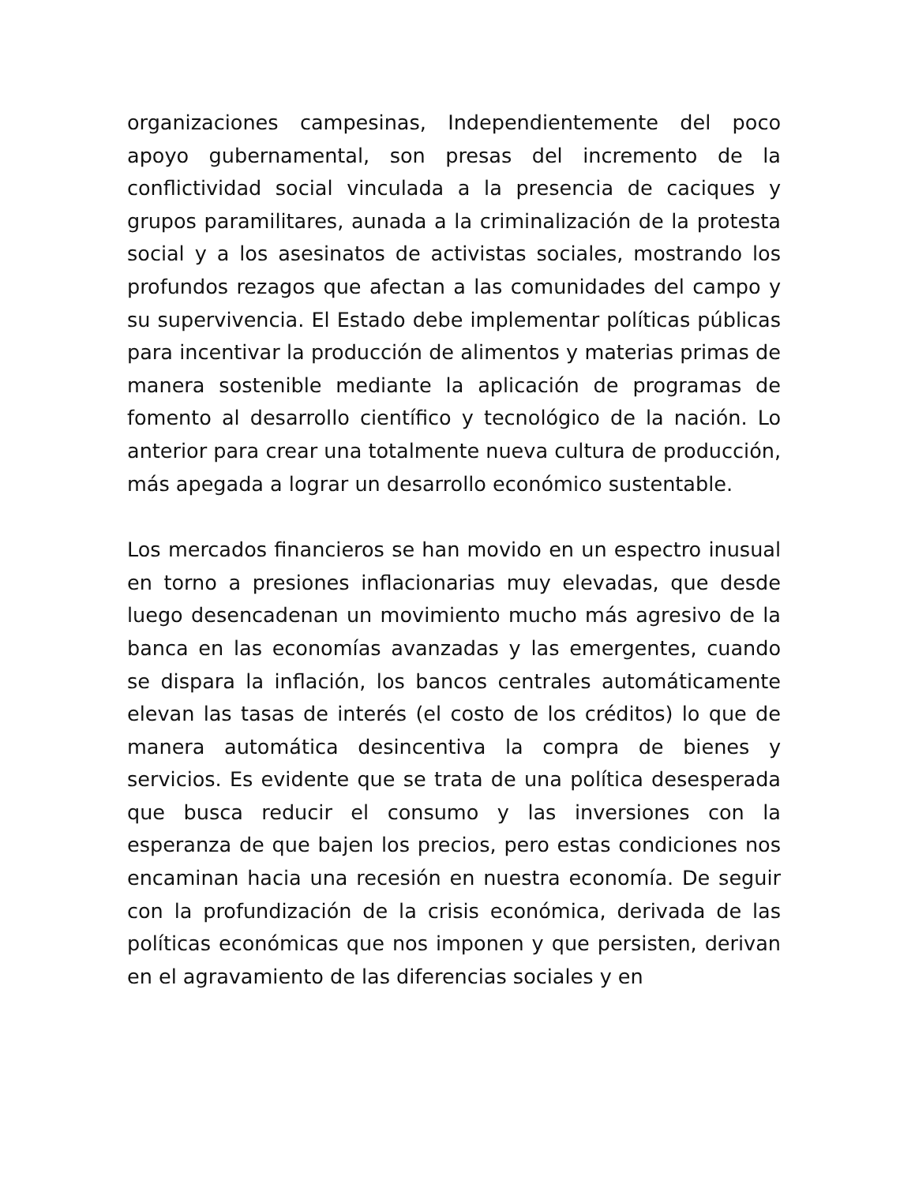organizaciones campesinas, Independientemente del poco apoyo gubernamental, son presas del incremento de la conflictividad social vinculada a la presencia de caciques y grupos paramilitares, aunada a la criminalización de la protesta social y a los asesinatos de activistas sociales, mostrando los profundos rezagos que afectan a las comunidades del campo y su supervivencia. El Estado debe implementar políticas públicas para incentivar la producción de alimentos y materias primas de manera sostenible mediante la aplicación de programas de fomento al desarrollo científico y tecnológico de la nación. Lo anterior para crear una totalmente nueva cultura de producción, más apegada a lograr un desarrollo económico sustentable.
Los mercados financieros se han movido en un espectro inusual en torno a presiones inflacionarias muy elevadas, que desde luego desencadenan un movimiento mucho más agresivo de la banca en las economías avanzadas y las emergentes, cuando se dispara la inflación, los bancos centrales automáticamente elevan las tasas de interés (el costo de los créditos) lo que de manera automática desincentiva la compra de bienes y servicios. Es evidente que se trata de una política desesperada que busca reducir el consumo y las inversiones con la esperanza de que bajen los precios, pero estas condiciones nos encaminan hacia una recesión en nuestra economía. De seguir con la profundización de la crisis económica, derivada de las políticas económicas que nos imponen y que persisten, derivan en el agravamiento de las diferencias sociales y en